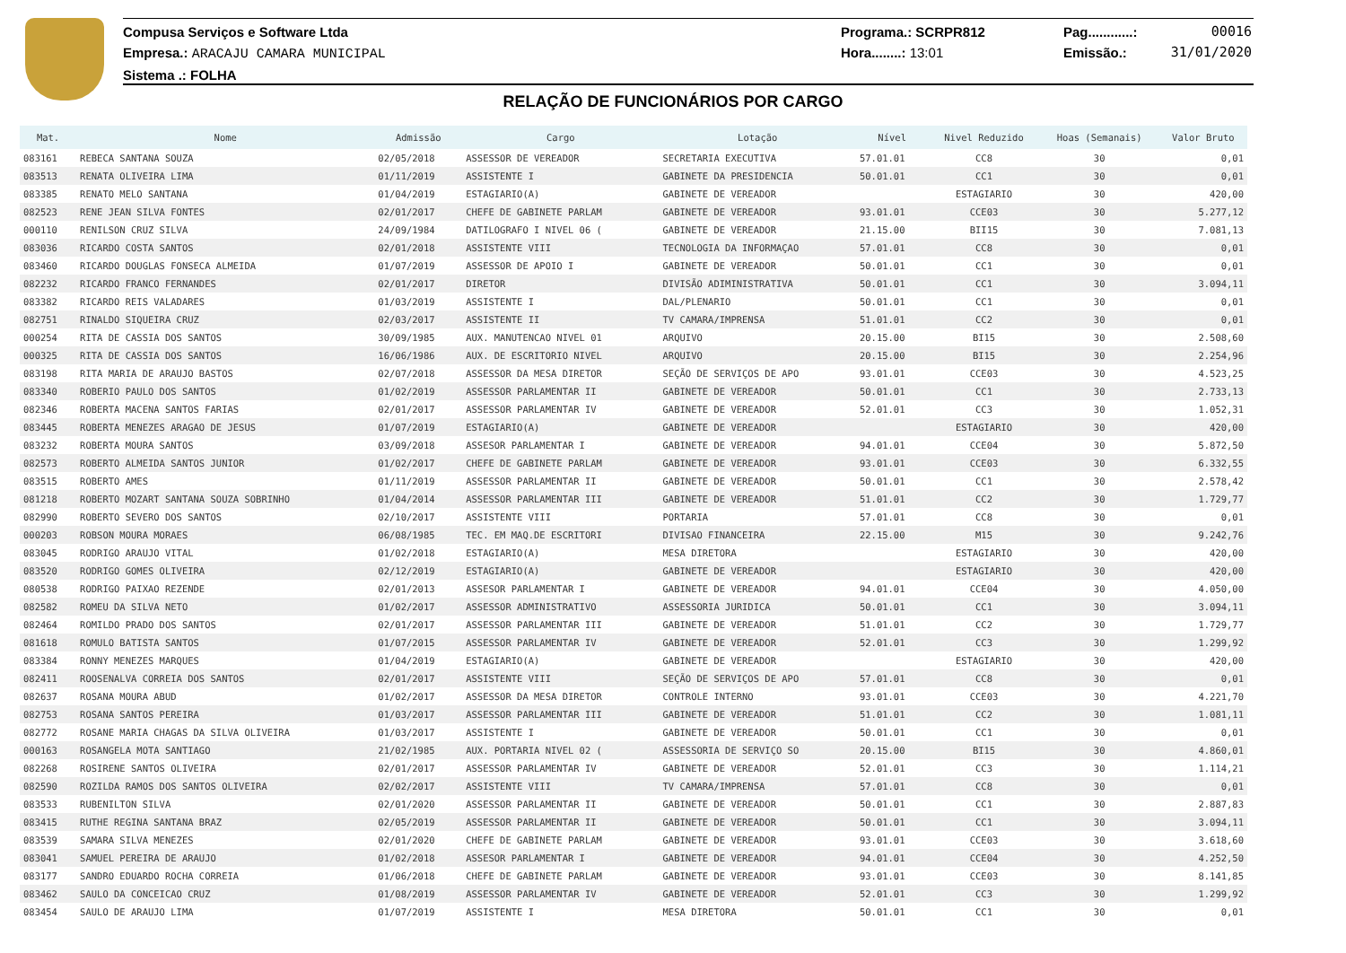Compusa Serviços e Software Ltda
Empresa.: ARACAJU CAMARA MUNICIPAL
Sistema .: FOLHA
Programa.: SCRPR812
Hora........: 13:01
Pag............: 00016
Emissão.: 31/01/2020
RELAÇÃO DE FUNCIONÁRIOS POR CARGO
| Mat. | Nome | Admissão | Cargo | Lotação | Nível | Nivel Reduzido | Hoas (Semanais) | Valor Bruto |
| --- | --- | --- | --- | --- | --- | --- | --- | --- |
| 083161 | REBECA SANTANA SOUZA | 02/05/2018 | ASSESSOR DE VEREADOR | SECRETARIA EXECUTIVA | 57.01.01 | CC8 | 30 | 0,01 |
| 083513 | RENATA OLIVEIRA LIMA | 01/11/2019 | ASSISTENTE I | GABINETE DA PRESIDENCIA | 50.01.01 | CC1 | 30 | 0,01 |
| 083385 | RENATO MELO SANTANA | 01/04/2019 | ESTAGIARIO(A) | GABINETE DE VEREADOR | | ESTAGIARIO | 30 | 420,00 |
| 082523 | RENE JEAN SILVA FONTES | 02/01/2017 | CHEFE DE GABINETE PARLAM | GABINETE DE VEREADOR | 93.01.01 | CCE03 | 30 | 5.277,12 |
| 000110 | RENILSON CRUZ SILVA | 24/09/1984 | DATILOGRAFO I NIVEL 06 ( | GABINETE DE VEREADOR | 21.15.00 | BII15 | 30 | 7.081,13 |
| 083036 | RICARDO COSTA SANTOS | 02/01/2018 | ASSISTENTE VIII | TECNOLOGIA DA INFORMAÇAO | 57.01.01 | CC8 | 30 | 0,01 |
| 083460 | RICARDO DOUGLAS FONSECA ALMEIDA | 01/07/2019 | ASSESSOR DE APOIO I | GABINETE DE VEREADOR | 50.01.01 | CC1 | 30 | 0,01 |
| 082232 | RICARDO FRANCO FERNANDES | 02/01/2017 | DIRETOR | DIVISÃO ADIMINISTRATIVA | 50.01.01 | CC1 | 30 | 3.094,11 |
| 083382 | RICARDO REIS VALADARES | 01/03/2019 | ASSISTENTE I | DAL/PLENARIO | 50.01.01 | CC1 | 30 | 0,01 |
| 082751 | RINALDO SIQUEIRA CRUZ | 02/03/2017 | ASSISTENTE II | TV CAMARA/IMPRENSA | 51.01.01 | CC2 | 30 | 0,01 |
| 000254 | RITA DE CASSIA DOS SANTOS | 30/09/1985 | AUX. MANUTENCAO NIVEL 01 | ARQUIVO | 20.15.00 | BI15 | 30 | 2.508,60 |
| 000325 | RITA DE CASSIA DOS SANTOS | 16/06/1986 | AUX. DE ESCRITORIO NIVEL | ARQUIVO | 20.15.00 | BI15 | 30 | 2.254,96 |
| 083198 | RITA MARIA DE ARAUJO BASTOS | 02/07/2018 | ASSESSOR DA MESA DIRETOR | SEÇÃO DE SERVIÇOS DE APO | 93.01.01 | CCE03 | 30 | 4.523,25 |
| 083340 | ROBERIO PAULO DOS SANTOS | 01/02/2019 | ASSESSOR PARLAMENTAR II | GABINETE DE VEREADOR | 50.01.01 | CC1 | 30 | 2.733,13 |
| 082346 | ROBERTA MACENA SANTOS FARIAS | 02/01/2017 | ASSESSOR PARLAMENTAR IV | GABINETE DE VEREADOR | 52.01.01 | CC3 | 30 | 1.052,31 |
| 083445 | ROBERTA MENEZES ARAGAO DE JESUS | 01/07/2019 | ESTAGIARIO(A) | GABINETE DE VEREADOR | | ESTAGIARIO | 30 | 420,00 |
| 083232 | ROBERTA MOURA SANTOS | 03/09/2018 | ASSESOR PARLAMENTAR I | GABINETE DE VEREADOR | 94.01.01 | CCE04 | 30 | 5.872,50 |
| 082573 | ROBERTO ALMEIDA SANTOS JUNIOR | 01/02/2017 | CHEFE DE GABINETE PARLAM | GABINETE DE VEREADOR | 93.01.01 | CCE03 | 30 | 6.332,55 |
| 083515 | ROBERTO AMES | 01/11/2019 | ASSESSOR PARLAMENTAR II | GABINETE DE VEREADOR | 50.01.01 | CC1 | 30 | 2.578,42 |
| 081218 | ROBERTO MOZART SANTANA SOUZA SOBRINHO | 01/04/2014 | ASSESSOR PARLAMENTAR III | GABINETE DE VEREADOR | 51.01.01 | CC2 | 30 | 1.729,77 |
| 082990 | ROBERTO SEVERO DOS SANTOS | 02/10/2017 | ASSISTENTE VIII | PORTARIA | 57.01.01 | CC8 | 30 | 0,01 |
| 000203 | ROBSON MOURA MORAES | 06/08/1985 | TEC. EM MAQ.DE ESCRITORI | DIVISAO FINANCEIRA | 22.15.00 | M15 | 30 | 9.242,76 |
| 083045 | RODRIGO ARAUJO VITAL | 01/02/2018 | ESTAGIARIO(A) | MESA DIRETORA | | ESTAGIARIO | 30 | 420,00 |
| 083520 | RODRIGO GOMES OLIVEIRA | 02/12/2019 | ESTAGIARIO(A) | GABINETE DE VEREADOR | | ESTAGIARIO | 30 | 420,00 |
| 080538 | RODRIGO PAIXAO REZENDE | 02/01/2013 | ASSESOR PARLAMENTAR I | GABINETE DE VEREADOR | 94.01.01 | CCE04 | 30 | 4.050,00 |
| 082582 | ROMEU DA SILVA NETO | 01/02/2017 | ASSESSOR ADMINISTRATIVO | ASSESSORIA JURIDICA | 50.01.01 | CC1 | 30 | 3.094,11 |
| 082464 | ROMILDO PRADO DOS SANTOS | 02/01/2017 | ASSESSOR PARLAMENTAR III | GABINETE DE VEREADOR | 51.01.01 | CC2 | 30 | 1.729,77 |
| 081618 | ROMULO BATISTA SANTOS | 01/07/2015 | ASSESSOR PARLAMENTAR IV | GABINETE DE VEREADOR | 52.01.01 | CC3 | 30 | 1.299,92 |
| 083384 | RONNY MENEZES MARQUES | 01/04/2019 | ESTAGIARIO(A) | GABINETE DE VEREADOR | | ESTAGIARIO | 30 | 420,00 |
| 082411 | ROOSENALVA CORREIA DOS SANTOS | 02/01/2017 | ASSISTENTE VIII | SEÇÃO DE SERVIÇOS DE APO | 57.01.01 | CC8 | 30 | 0,01 |
| 082637 | ROSANA MOURA ABUD | 01/02/2017 | ASSESSOR DA MESA DIRETOR | CONTROLE INTERNO | 93.01.01 | CCE03 | 30 | 4.221,70 |
| 082753 | ROSANA SANTOS PEREIRA | 01/03/2017 | ASSESSOR PARLAMENTAR III | GABINETE DE VEREADOR | 51.01.01 | CC2 | 30 | 1.081,11 |
| 082772 | ROSANE MARIA CHAGAS DA SILVA OLIVEIRA | 01/03/2017 | ASSISTENTE I | GABINETE DE VEREADOR | 50.01.01 | CC1 | 30 | 0,01 |
| 000163 | ROSANGELA MOTA SANTIAGO | 21/02/1985 | AUX. PORTARIA NIVEL 02 ( | ASSESSORIA DE SERVIÇO SO | 20.15.00 | BI15 | 30 | 4.860,01 |
| 082268 | ROSIRENE SANTOS OLIVEIRA | 02/01/2017 | ASSESSOR PARLAMENTAR IV | GABINETE DE VEREADOR | 52.01.01 | CC3 | 30 | 1.114,21 |
| 082590 | ROZILDA RAMOS DOS SANTOS OLIVEIRA | 02/02/2017 | ASSISTENTE VIII | TV CAMARA/IMPRENSA | 57.01.01 | CC8 | 30 | 0,01 |
| 083533 | RUBENILTON SILVA | 02/01/2020 | ASSESSOR PARLAMENTAR II | GABINETE DE VEREADOR | 50.01.01 | CC1 | 30 | 2.887,83 |
| 083415 | RUTHE REGINA SANTANA BRAZ | 02/05/2019 | ASSESSOR PARLAMENTAR II | GABINETE DE VEREADOR | 50.01.01 | CC1 | 30 | 3.094,11 |
| 083539 | SAMARA SILVA MENEZES | 02/01/2020 | CHEFE DE GABINETE PARLAM | GABINETE DE VEREADOR | 93.01.01 | CCE03 | 30 | 3.618,60 |
| 083041 | SAMUEL PEREIRA DE ARAUJO | 01/02/2018 | ASSESOR PARLAMENTAR I | GABINETE DE VEREADOR | 94.01.01 | CCE04 | 30 | 4.252,50 |
| 083177 | SANDRO EDUARDO ROCHA CORREIA | 01/06/2018 | CHEFE DE GABINETE PARLAM | GABINETE DE VEREADOR | 93.01.01 | CCE03 | 30 | 8.141,85 |
| 083462 | SAULO DA CONCEICAO CRUZ | 01/08/2019 | ASSESSOR PARLAMENTAR IV | GABINETE DE VEREADOR | 52.01.01 | CC3 | 30 | 1.299,92 |
| 083454 | SAULO DE ARAUJO LIMA | 01/07/2019 | ASSISTENTE I | MESA DIRETORA | 50.01.01 | CC1 | 30 | 0,01 |